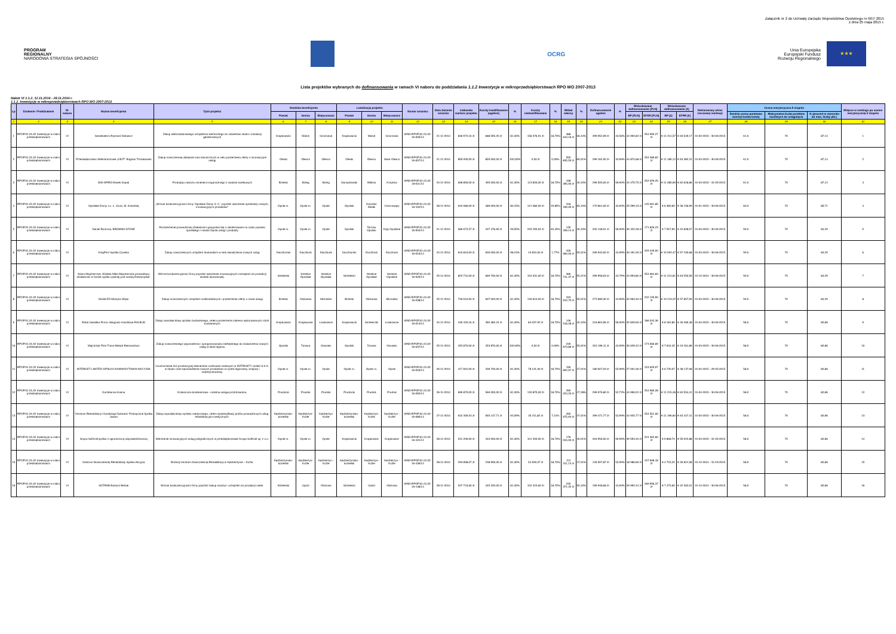Załącznik nr 2 do Uchwały Zarządu Województwa Opolskiego nr 667/ 2015
z dnia 25 maja 2015 r.
PROGRAM
REGIONALNY
NARODOWA STRATEGIA SPÓJNOŚCI
OCRG
Unia Europejska
Europejski Fundusz
Rozwoju Regionalnego
★★★
Lista projektów wybranych do dofinansowania w ramach VI naboru do poddziałania 1.1.2 Inwestycje w mikroprzedsiębiorstwach RPO WO 2007-2013
Nabór VI 1.1.2, 12.11.2014 - 28.11.2014 r.
1.1.2. Inwestycje w mikroprzedsiębiorstwach RPO WO 2007-2013
| Lp | Działanie / Poddziałanie | Nr naboru | Nazwa beneficjenta | Tytuł projektu | Siedziba beneficjenta | | | Lokalizacja projektu | | | Numer wniosku | Data złożenia wniosku | Całkowita wartość projektu | Koszty kwalifikowane (ogółem) | % | Koszty niekwalifikowane | % | Wkład własny | % | Dofinansowanie ogółem | % | Wnioskowane dofinansowanie [PLN] | | Wnioskowane dofinansowanie [€] | | Deklarowany okres rzeczowej realizacji | Ocena merytoryczna II stopnia | | | Miejsce w rankingu po ocenie merytorycznej II stopnia |
| --- | --- | --- | --- | --- | --- | --- | --- | --- | --- | --- | --- | --- | --- | --- | --- | --- | --- | --- | --- | --- | --- | --- | --- | --- | --- | --- | --- | --- | --- | --- |
| | | | | | Powiat | Gmina | Miejscowość | Powiat | Gmina | Miejscowość | | | | | | | | | | | | BP [PLN] | EFRR [PLN] | BP [€] | EFRR [€] | | Średnia ocena punktowa komisji konkursowej | Maksymalna liczba punktów możliwych do osiągnięcia | % (procent w stosunku do max, liczby pkt.) | |
| 1 | 2 | 3 | 4 | 5 | 6 | 7 | 8 | 9 | 10 | 11 | 12 | 13 | 14 | 15 | 16 | 17 | 18 | 19 | 20 | 21 | 22 | 23 | 24 | 25 | 26 | 27 | 28 | 29 | 30 | 31 |
| 1 | RPOP.01.01.02 Inwestycje w mikro przedsiębiorstwach | VI | Geoekoterm Ryszard Dołowicz | Zakup wielozadaniowego urządzenia wiertniczego do odwiertów studni i instalacji geotermalnych | Krapkowicki | Walce | Grocholub | Krapkowicki | Walce | Grocholub | WND-RPOP.01.01.02-16-005/14 | 21-11-2014 | 846 972,16 zł | 688 595,25 zł | 81,30% | 158 376,91 zł | 18,70% | 388 643,16 zł | 56,44% | 299 952,09 zł | 43,56% | 44 992,82 zł | 254 959,27 zł | € 11 214,57 | € 63 549,17 | 01-02-2015 - 30-06-2015 | 61.0 | 70 | 87,14 | 1 |
| 2 | RPOP.01.01.02 Inwestycje w mikro przedsiębiorstwach | VI | Przedsiębiorstwo Wielobranżowe „KBJT” Bogdan Trzaskowski | Zakup nowoczesnej układarki mas bitumicznych w celu poszerzenia oferty o innowacyjne usługi | Oleski | Olesno | Olesno | Oleski | Olesno | Stare Olesno | WND-RPOP.01.01.02-16-007/14 | 21-11-2014 | 855 000,00 zł | 855 000,00 zł | 100,00% | 0,00 zł | 0,00% | 555 835,50 zł | 65,01% | 299 164,50 zł | 34,99% | 44 874,68 zł | 254 289,82 zł | € 11 185,12 | € 63 382,31 | 01-03-2015 - 30-06-2015 | 61.0 | 70 | 87,14 | 2 |
| 3 | RPOP.01.01.02 Inwestycje w mikro przedsiębiorstwach | VI | BIO-SPIRO Marek Szpak | Produkcja nawozu mineralno-organicznego z osadów ściekowych | Brzeski | Brzeg | Brzeg | Namysłowski | Wilków | Krzyków | WND-RPOP.01.01.02-16-011/14 | 24-11-2014 | 608 850,00 zł | 495 000,00 zł | 81,30% | 113 850,00 zł | 18,70% | 198 495,00 zł | 40,10% | 296 505,00 zł | 59,90% | 44 475,75 zł | 252 029,25 zł | € 11 085,69 | € 62 818,86 | 01-03-2015 - 31-05-2015 | 61.0 | 70 | 87,14 | 3 |
| 4 | RPOP.01.01.02 Inwestycje w mikro przedsiębiorstwach | VI | Opolskie Domy s.c. Ł. Ciura, M. Kołodziej | „Wzrost konkurencyjności firmy 'Opolskie Domy S. C.' poprzez wdrożenie sprzedaży nowych, innowacyjnych produktów” | Opole m. | Opole m. | Opole | Opolski | Dobrzeń Wielki | Czarnowąsy | WND-RPOP.01.01.02-16-102/14 | 28-11-2014 | 610 080,00 zł | 489 000,00 zł | 80,15% | 121 080,00 zł | 19,85% | 318 339,00 zł | 65,10% | 170 661,00 zł | 34,90% | 25 599,15 zł | 145 061,85 zł | € 6 380,65 | € 36 156,99 | 01-01-2015 - 30-06-2015 | 60.0 | 70 | 85,71 | 4 |
| 5 | RPOP.01.01.02 Inwestycje w mikro przedsiębiorstwach | VI | Daniel Bromma, BROMMA STONE | Rozszerzenie prowadzonej działalności gospodarczej o nieoferowane na rynku powiatu opolskiego i miasta Opola usługi i produkty | Opole m. | Opole m. | Opole | Opolski | Tarnów Opolski | Kąty Opolskie | WND-RPOP.01.01.02-16-004/14 | 21-11-2014 | 566 672,57 zł | 337 476,65 zł | 59,55% | 229 195,92 zł | 40,45% | 135 328,14 zł | 40,10% | 202 148,51 zł | 59,90% | 30 322,28 zł | 171 826,23 zł | € 7 557,90 | € 42 828,07 | 01-03-2015 - 30-06-2015 | 59.0 | 70 | 84,29 | 5 |
| 6 | RPOP.01.01.02 Inwestycje w mikro przedsiębiorstwach | VI | KingPrint Spółka Cywilna | Zakup nowoczesnych urządzeń drukarskich w celu świadczenia nowych usług | Kluczborski | Kluczbork | Kluczbork | Kluczborski | Kluczbork | Kluczbork | WND-RPOP.01.01.02-16-015/14 | 24-11-2014 | 610 810,00 zł | 600 000,00 zł | 98,23% | 10 810,00 zł | 1,77% | 330 060,00 zł | 55,01% | 269 940,00 zł | 44,99% | 40 491,00 zł | 229 449,00 zł | € 10 092,47 | € 57 190,68 | 01-03-2015 - 30-06-2015 | 59.0 | 70 | 84,29 | 6 |
| 7 | RPOP.01.01.02 Inwestycje w mikro przedsiębiorstwach | VI | Adam Majcherczyk, Wioleta Mika-Majcherczyk prowadzący działalność w formie spółki cywilnej pod nazwą Drewnoplast. | Wzrost konkurencyjności firmy poprzez wdrożenie innowacyjnych rozwiązań do produkcji stolarki aluminiowej. | Strzelecki | Strzelce Opolskie | Strzelce Opolskie | Strzelecki | Strzelce Opolskie | Strzelce Opolskie | WND-RPOP.01.01.02-16-025/14 | 25-11-2014 | 823 731,00 zł | 669 700,00 zł | 81,30% | 154 031,00 zł | 18,70% | 369 741,37 zł | 55,21% | 299 958,63 zł | 44,79% | 44 993,80 zł | 254 964,83 zł | € 11 214,81 | € 63 550,56 | 01-12-2014 - 30-06-2015 | 59.0 | 70 | 84,29 | 7 |
| 8 | RPOP.01.01.02 Inwestycje w mikro przedsiębiorstwach | VI | MobilLED Martyna Wijas | Zakup nowoczesnych urządzeń multimedialnych i poszerzenie oferty o nowe usługi | Brzeski | Olszanka | Michałów | Brzeski | Olszanka | Michałów | WND-RPOP.01.01.02-16-038/14 | 25-11-2014 | 746 610,00 zł | 607 000,00 zł | 81,30% | 139 610,00 zł | 18,70% | 333 910,70 zł | 55,01% | 273 089,30 zł | 44,99% | 40 963,40 zł | 232 125,90 zł | € 10 210,22 | € 57 857,90 | 01-03-2015 - 30-06-2015 | 59.0 | 70 | 84,29 | 8 |
| 9 | RPOP.01.01.02 Inwestycje w mikro przedsiębiorstwach | VI | Rafał Jaskółka Firma Usługowo Handlowa RALBUD | Zakup wysokiej klasy sprzętu budowlanego, celem poszerzenia zakresu wykonywanych robót budowlanych | Krapkowicki | Krapkowice | Łowkowice | Krapkowicki | Strzeleczki | Łowkowice | WND-RPOP.01.01.02-16-013/14 | 24-11-2014 | 449 420,16 zł | 365 382,24 zł | 81,30% | 84 037,92 zł | 18,70% | 146 518,28 zł | 40,10% | 218 863,96 zł | 59,90% | 32 829,60 zł | 186 034,36 zł | € 8 182,85 | € 46 369,48 | 01-04-2015 - 30-06-2015 | 58.0 | 70 | 82,86 | 9 |
| 10 | RPOP.01.01.02 Inwestycje w mikro przedsiębiorstwach | VI | Majchrzyk Piotr Trans-Medyk Ratownictwo | Zakup nowoczesnego wyposażenia i oprogramowania niezbędnego do świadczenia nowych usług w skali regionu | Opolski | Turawa | Osowiec | Opolski | Turawa | Osowiec | WND-RPOP.01.01.02-16-037/14 | 25-11-2014 | 453 870,00 zł | 453 870,00 zł | 100,00% | 0,00 zł | 0,00% | 249 673,89 zł | 55,01% | 204 196,11 zł | 44,99% | 30 629,42 zł | 173 566,69 zł | € 7 634,45 | € 43 261,89 | 01-03-2015 - 30-06-2015 | 58.0 | 70 | 82,86 | 10 |
| 11 | RPOP.01.01.02 Inwestycje w mikro przedsiębiorstwach | VI | INTERGET LIMITED SPÓŁKA KOMANDYTOWO-AKCYJNA | Uruchomienie linii produkcyjnej elementów rusztowań stalowych w INTERGET Limited S.K.A. w Opolu oraz wprowadzenie nowych produktów na rynek regionalny, krajowy i międzynarodowy. | Opole m. | Opole m. | Opole | Opole m. | Opole m. | Opole | WND-RPOP.01.01.02-16-040/14 | 26-11-2014 | 417 831,00 zł | 339 700,00 zł | 81,30% | 78 131,00 zł | 18,70% | 159 692,97 zł | 47,01% | 180 007,03 zł | 52,99% | 27 001,06 zł | 153 005,97 zł | € 6 730,07 | € 38 137,08 | 01-04-2015 - 29-05-2015 | 58.0 | 70 | 82,86 | 11 |
| 12 | RPOP.01.01.02 Inwestycje w mikro przedsiębiorstwach | VI | Gorzelanna Karina | Kriokomora kontenerowa - mobilna usługa prozdrowotna. | Prudnicki | Prudnik | Prudnik | Prudnicki | Prudnik | Prudnik | WND-RPOP.01.01.02-16-050/14 | 26-11-2014 | 699 870,00 zł | 569 000,00 zł | 81,30% | 130 870,00 zł | 18,70% | 269 023,20 zł | 47,28% | 299 976,80 zł | 52,72% | 44 996,52 zł | 254 980,28 zł | € 11 215,48 | € 63 554,41 | 01-04-2015 - 30-06-2015 | 58.0 | 70 | 82,86 | 12 |
| 13 | RPOP.01.01.02 Inwestycje w mikro przedsiębiorstwach | VI | 'Centrum Rehabilitacji i Kardiologii Solutaris' Prokopczuk Spółka Jawna | Zakup wysokiej klasy sprzętu medycznego, celem dywersyfikacji profilu prowadzonych usług rehabilitacyjno-medycznych. | Kędzierzyńsko-kozielski | Kędzierzyn-Koźle | Kędzierzyn Koźle | Kędzierzyńsko-kozielski | Kędzierzyn-Koźle | Kędzierzyn - Koźle | WND-RPOP.01.01.02-16-080/14 | 27-11-2014 | 610 359,53 zł | 565 147,71 zł | 92,59% | 45 211,82 zł | 7,41% | 265 675,94 zł | 47,01% | 299 471,77 zł | 52,99% | 44 920,77 zł | 254 551,00 zł | € 11 196,60 | € 63 447,41 | 01-04-2015 - 30-06-2015 | 58.0 | 70 | 82,86 | 13 |
| 14 | RPOP.01.01.02 Inwestycje w mikro przedsiębiorstwach | VI | Grupa SoftCall spółka z ograniczoną odpowiedzilnością | Wdrożenie innowacyjnych usług poligraficznych w przedsiębiorstwie Grupa SoftCall sp. z o.o. | Opole m. | Opole m. | Opole | Krapkowicki | Krapkowice | Krapkowice | WND-RPOP.01.01.02-16-101/14 | 28-11-2014 | 541 200,00 zł | 440 000,00 zł | 81,30% | 101 200,00 zł | 18,70% | 176 044,00 zł | 40,01% | 263 956,00 zł | 59,99% | 39 593,40 zł | 224 362,60 zł | € 9 868,74 | € 55 922,88 | 01-03-2015 - 31-05-2015 | 58.0 | 70 | 82,86 | 14 |
| 15 | RPOP.01.01.02 Inwestycje w mikro przedsiębiorstwach | VI | Centrum Nowoczesnej Rehabilitacji Spółka Akcyjna | Rozwój Centrum Nowoczesnej Rehabilitacji w Kędzierzynie – Koźlu. | Kędzierzyńsko-kozielski | Kędzierzyn-Koźle | Kędzierzyn - Koźle | Kędzierzyńsko-kozielski | Kędzierzyn-Koźle | Kędzierzyn - Koźle | WND-RPOP.01.01.02-16-106/14 | 28-11-2014 | 293 858,07 zł | 238 909,00 zł | 81,30% | 54 949,07 zł | 18,70% | 112 311,13 zł | 47,01% | 126 597,87 zł | 52,99% | 18 989,69 zł | 107 608,18 zł | € 4 733,22 | € 26 821,58 | 01-12-2014 - 31-03-2015 | 58.0 | 70 | 82,86 | 15 |
| 16 | RPOP.01.01.02 Inwestycje w mikro przedsiębiorstwach | VI | SOTRAB Bartosz Berlak | Wzrost konkurencyjności firmy poprzez zakup maszyn i urządzeń do produkcji mebli. | Strzelecki | Ujazd | Olszowa | Strzelecki | Ujazd | Olszowa | WND-RPOP.01.01.02-16-138/14 | 28-11-2014 | 547 743,60 zł | 445 320,00 zł | 81,30% | 102 423,60 zł | 18,70% | 245 371,32 zł | 55,10% | 199 948,68 zł | 44,90% | 29 992,31 zł | 169 956,37 zł | € 7 475,65 | € 42 362,01 | 01-12-2014 - 30-06-2015 | 58.0 | 70 | 82,86 | 16 |